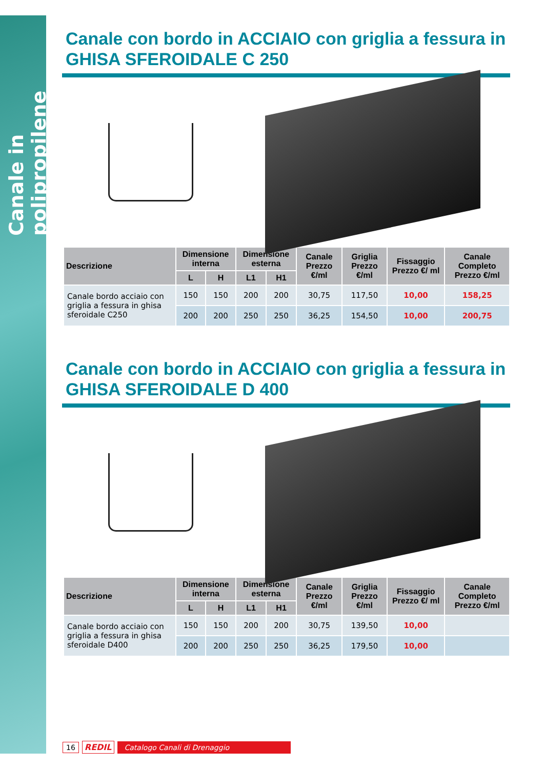Canale in polipropilene
Canale con bordo in ACCIAIO con griglia a fessura in GHISA SFEROIDALE C 250
| Descrizione | Dimensione interna | | Dimensione esterna | | Canale Prezzo €/ml | Griglia Prezzo €/ml | Fissaggio Prezzo €/ ml | Canale Completo Prezzo €/ml |
| --- | --- | --- | --- | --- | --- | --- | --- | --- |
| | L | H | L1 | H1 | | | | |
| Canale bordo acciaio con griglia a fessura in ghisa sferoidale C250 | 150 | 150 | 200 | 200 | 30,75 | 117,50 | 10,00 | 158,25 |
| | 200 | 200 | 250 | 250 | 36,25 | 154,50 | 10,00 | 200,75 |
Canale con bordo in ACCIAIO con griglia a fessura in GHISA SFEROIDALE D 400
| Descrizione | Dimensione interna | | Dimensione esterna | | Canale Prezzo €/ml | Griglia Prezzo €/ml | Fissaggio Prezzo €/ ml | Canale Completo Prezzo €/ml |
| --- | --- | --- | --- | --- | --- | --- | --- | --- |
| | L | H | L1 | H1 | | | | |
| Canale bordo acciaio con griglia a fessura in ghisa sferoidale D400 | 150 | 150 | 200 | 200 | 30,75 | 139,50 | 10,00 | |
| | 200 | 200 | 250 | 250 | 36,25 | 179,50 | 10,00 | |
16 REDIL Catalogo Canali di Drenaggio